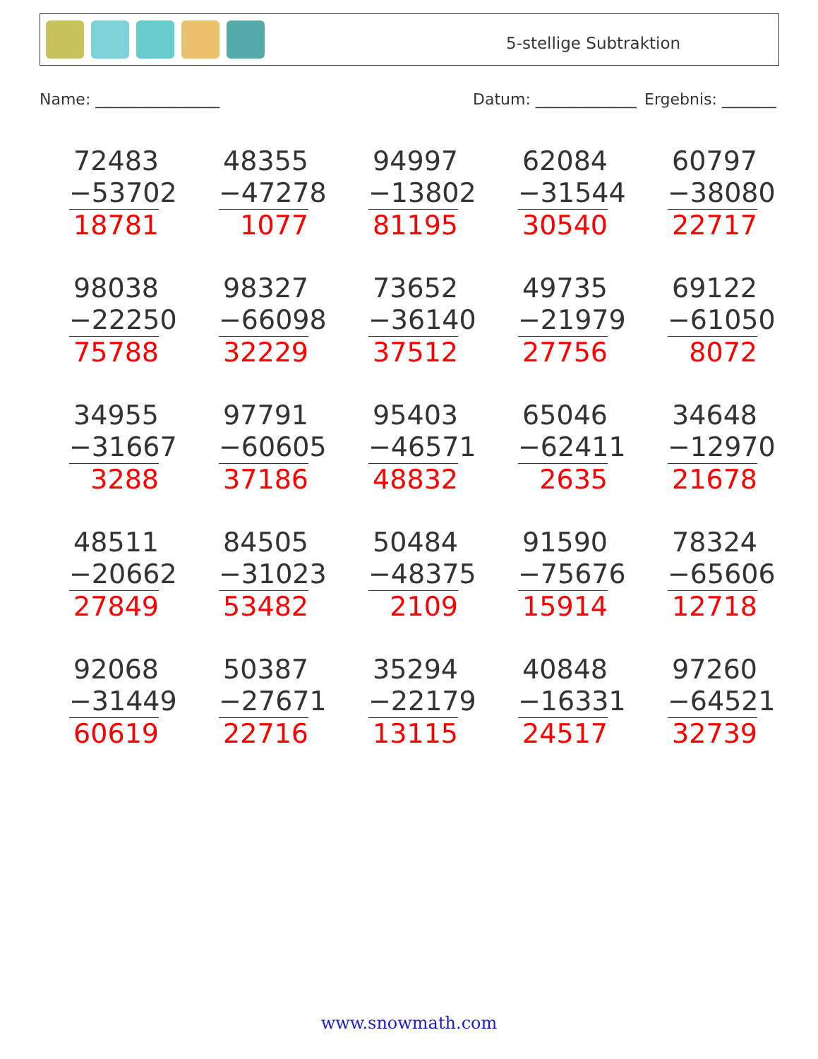5-stellige Subtraktion
Name: ________________ Datum: _____________ Ergebnis: _______
| 72483 −53702 18781 | 48355 −47278 1077 | 94997 −13802 81195 | 62084 −31544 30540 | 60797 −38080 22717 |
| 98038 −22250 75788 | 98327 −66098 32229 | 73652 −36140 37512 | 49735 −21979 27756 | 69122 −61050 8072 |
| 34955 −31667 3288 | 97791 −60605 37186 | 95403 −46571 48832 | 65046 −62411 2635 | 34648 −12970 21678 |
| 48511 −20662 27849 | 84505 −31023 53482 | 50484 −48375 2109 | 91590 −75676 15914 | 78324 −65606 12718 |
| 92068 −31449 60619 | 50387 −27671 22716 | 35294 −22179 13115 | 40848 −16331 24517 | 97260 −64521 32739 |
www.snowmath.com